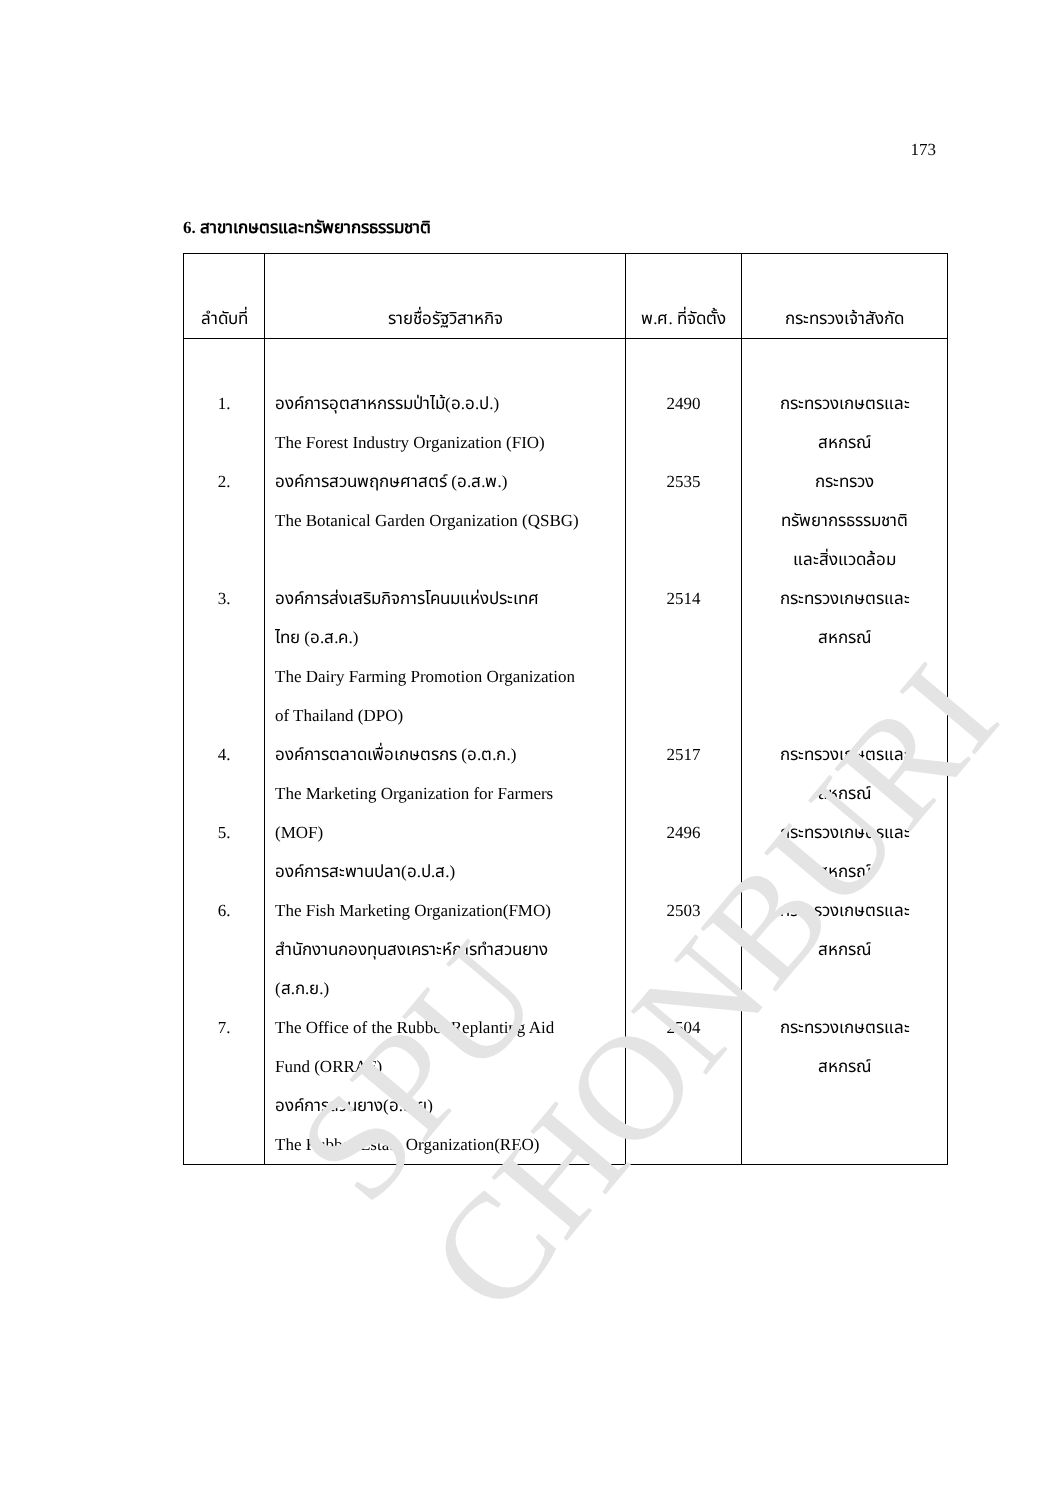173
6. สาขาเกษตรและทรัพยากรธรรมชาติ
| ลำดับที่ | รายชื่อรัฐวิสาหกิจ | พ.ศ. ที่จัดตั้ง | กระทรวงเจ้าสังกัด |
| --- | --- | --- | --- |
| 1. 2. 3. 4. 5. 6. 7. | องค์การอุตสาหกรรมป่าไม้(อ.อ.ป.) The Forest Industry Organization (FIO) องค์การสวนพฤกษศาสตร์ (อ.ส.พ.) The Botanical Garden Organization (QSBG) องค์การส่งเสริมกิจการโคนมแห่งประเทศ ไทย (อ.ส.ค.) The Dairy Farming Promotion Organization of Thailand (DPO) องค์การตลาดเพื่อเกษตรกร (อ.ต.ก.) The Marketing Organization for Farmers (MOF) องค์การสะพานปลา(อ.ป.ส.) The Fish Marketing Organization(FMO) สำนักงานกองทุนสงเคราะห์การทำสวนยาง (ส.ก.ย.) The Office of the Rubber Replanting Aid Fund (ORRAF) องค์การสวนยาง(อ.ส.ย) The Rubber Estate Organization(REO) | 2490 2535 2514 2517 2496 2503 2504 | กระทรวงเกษตรและ สหกรณ์ กระทรวง ทรัพยากรธรรมชาติ และสิ่งแวดล้อม กระทรวงเกษตรและ สหกรณ์ กระทรวงเกษตรและ สหกรณ์ กระทรวงเกษตรและ สหกรณ์ กระทรวงเกษตรและ สหกรณ์ กระทรวงเกษตรและ สหกรณ์ |
SPU CHONBURI